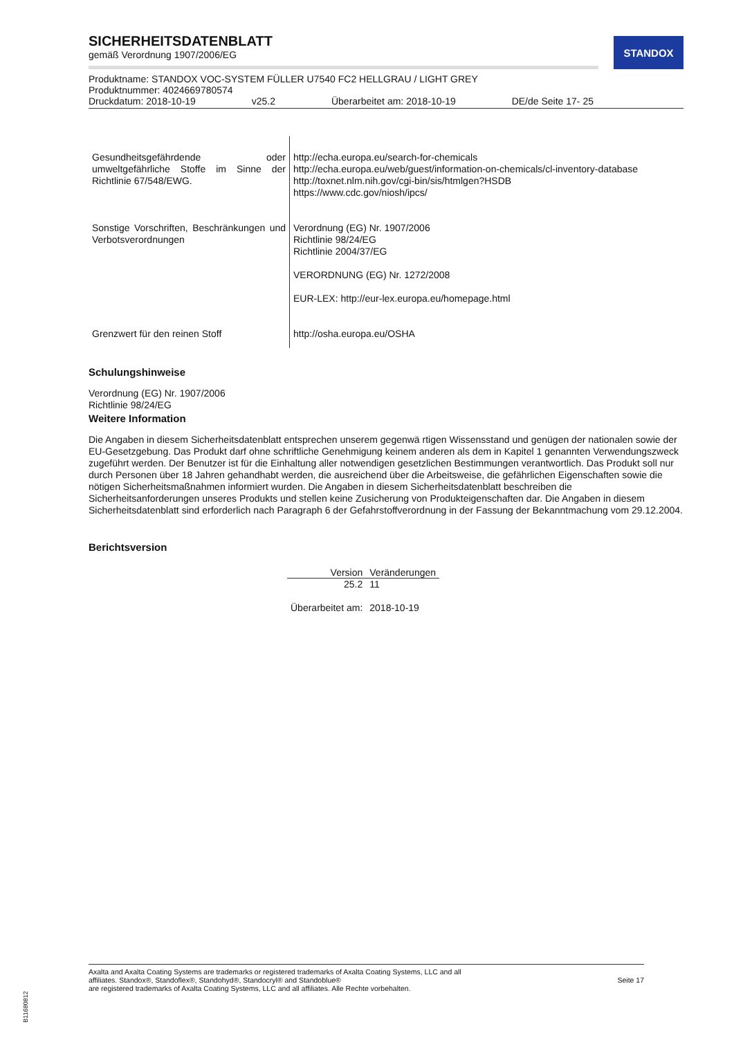STANDOX
SICHERHEITSDATENBLATT
gemäß Verordnung 1907/2006/EG
Produktname: STANDOX VOC-SYSTEM FÜLLER U7540 FC2 HELLGRAU / LIGHT GREY
Produktnummer: 4024669780574
Druckdatum: 2018-10-19 v25.2 Überarbeitet am: 2018-10-19 DE/de Seite 17- 25
| Gesundheitsgefährdende oder umweltgefährliche Stoffe im Sinne der Richtlinie 67/548/EWG. | http://echa.europa.eu/search-for-chemicals http://echa.europa.eu/web/guest/information-on-chemicals/cl-inventory-database http://toxnet.nlm.nih.gov/cgi-bin/sis/htmlgen?HSDB https://www.cdc.gov/niosh/ipcs/ |
| Sonstige Vorschriften, Beschränkungen und Verbotsverordnungen | Verordnung (EG) Nr. 1907/2006 Richtlinie 98/24/EG Richtlinie 2004/37/EG VERORDNUNG (EG) Nr. 1272/2008 EUR-LEX: http://eur-lex.europa.eu/homepage.html |
| Grenzwert für den reinen Stoff | http://osha.europa.eu/OSHA |
Schulungshinweise
Verordnung (EG) Nr. 1907/2006
Richtlinie 98/24/EG
Weitere Information
Die Angaben in diesem Sicherheitsdatenblatt entsprechen unserem gegenwä rtigen Wissensstand und genügen der nationalen sowie der EU-Gesetzgebung. Das Produkt darf ohne schriftliche Genehmigung keinem anderen als dem in Kapitel 1 genannten Verwendungszweck zugeführt werden. Der Benutzer ist für die Einhaltung aller notwendigen gesetzlichen Bestimmungen verantwortlich. Das Produkt soll nur durch Personen über 18 Jahren gehandhabt werden, die ausreichend über die Arbeitsweise, die gefährlichen Eigenschaften sowie die nötigen Sicherheitsmaßnahmen informiert wurden. Die Angaben in diesem Sicherheitsdatenblatt beschreiben die Sicherheitsanforderungen unseres Produkts und stellen keine Zusicherung von Produkteigenschaften dar. Die Angaben in diesem Sicherheitsdatenblatt sind erforderlich nach Paragraph 6 der Gefahrstoffverordnung in der Fassung der Bekanntmachung vom 29.12.2004.
Berichtsversion
| Version | Veränderungen |
| --- | --- |
| 25.2 | 11 |
| Überarbeitet am: | 2018-10-19 |
Axalta and Axalta Coating Systems are trademarks or registered trademarks of Axalta Coating Systems, LLC and all
affiliates. Standox®, Standoflex®, Standohyd®, Standocryl® and Standoblue®
are registered trademarks of Axalta Coating Systems, LLC and all affiliates. Alle Rechte vorbehalten.
Seite 17
B11680812